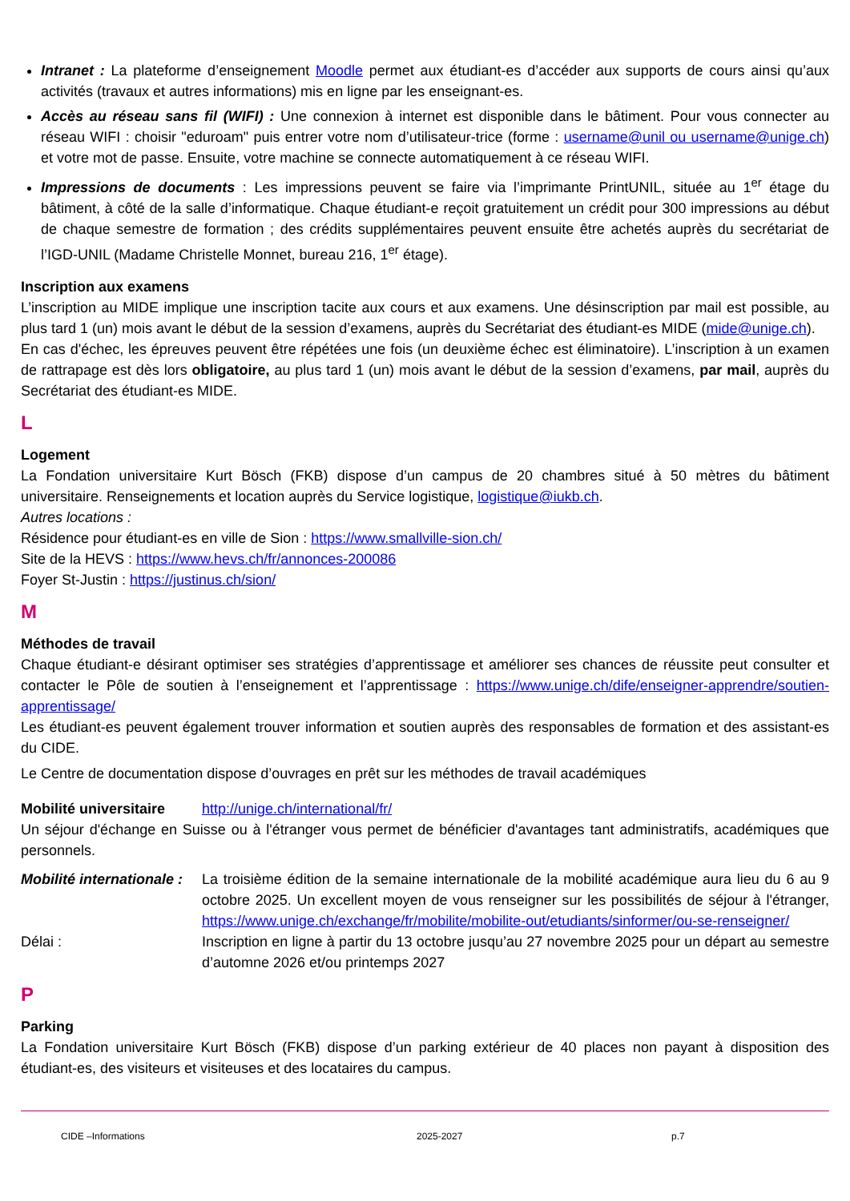Intranet : La plateforme d’enseignement Moodle permet aux étudiant-es d’accéder aux supports de cours ainsi qu’aux activités (travaux et autres informations) mis en ligne par les enseignant-es.
Accès au réseau sans fil (WIFI) : Une connexion à internet est disponible dans le bâtiment. Pour vous connecter au réseau WIFI : choisir "eduroam" puis entrer votre nom d’utilisateur-trice (forme : username@unil ou username@unige.ch) et votre mot de passe. Ensuite, votre machine se connecte automatiquement à ce réseau WIFI.
Impressions de documents : Les impressions peuvent se faire via l’imprimante PrintUNIL, située au 1<sup>er</sup> étage du bâtiment, à côté de la salle d’informatique. Chaque étudiant-e reçoit gratuitement un crédit pour 300 impressions au début de chaque semestre de formation ; des crédits supplémentaires peuvent ensuite être achetés auprès du secrétariat de l’IGD-UNIL (Madame Christelle Monnet, bureau 216, 1<sup>er</sup> étage).
Inscription aux examens
L’inscription au MIDE implique une inscription tacite aux cours et aux examens. Une désinscription par mail est possible, au plus tard 1 (un) mois avant le début de la session d’examens, auprès du Secrétariat des étudiant-es MIDE (mide@unige.ch).
En cas d'échec, les épreuves peuvent être répétées une fois (un deuxième échec est éliminatoire). L’inscription à un examen de rattrapage est dès lors obligatoire, au plus tard 1 (un) mois avant le début de la session d’examens, par mail, auprès du Secrétariat des étudiant-es MIDE.
L
Logement
La Fondation universitaire Kurt Bösch (FKB) dispose d’un campus de 20 chambres situé à 50 mètres du bâtiment universitaire. Renseignements et location auprès du Service logistique, logistique@iukb.ch.
Autres locations :
Résidence pour étudiant-es en ville de Sion : https://www.smallville-sion.ch/
Site de la HEVS : https://www.hevs.ch/fr/annonces-200086
Foyer St-Justin : https://justinus.ch/sion/
M
Méthodes de travail
Chaque étudiant-e désirant optimiser ses stratégies d’apprentissage et améliorer ses chances de réussite peut consulter et contacter le Pôle de soutien à l’enseignement et l’apprentissage : https://www.unige.ch/dife/enseigner-apprendre/soutien-apprentissage/
Les étudiant-es peuvent également trouver information et soutien auprès des responsables de formation et des assistant-es du CIDE.
Le Centre de documentation dispose d’ouvrages en prêt sur les méthodes de travail académiques
Mobilité universitaire http://unige.ch/international/fr/
Un séjour d'échange en Suisse ou à l'étranger vous permet de bénéficier d'avantages tant administratifs, académiques que personnels.
Mobilité internationale :
La troisième édition de la semaine internationale de la mobilité académique aura lieu du 6 au 9 octobre 2025. Un excellent moyen de vous renseigner sur les possibilités de séjour à l'étranger, https://www.unige.ch/exchange/fr/mobilite/mobilite-out/etudiants/sinformer/ou-se-renseigner/
Délai : Inscription en ligne à partir du 13 octobre jusqu’au 27 novembre 2025 pour un départ au semestre d’automne 2026 et/ou printemps 2027
P
Parking
La Fondation universitaire Kurt Bösch (FKB) dispose d’un parking extérieur de 40 places non payant à disposition des étudiant-es, des visiteurs et visiteuses et des locataires du campus.
CIDE –Informations 2025-2027 p.7